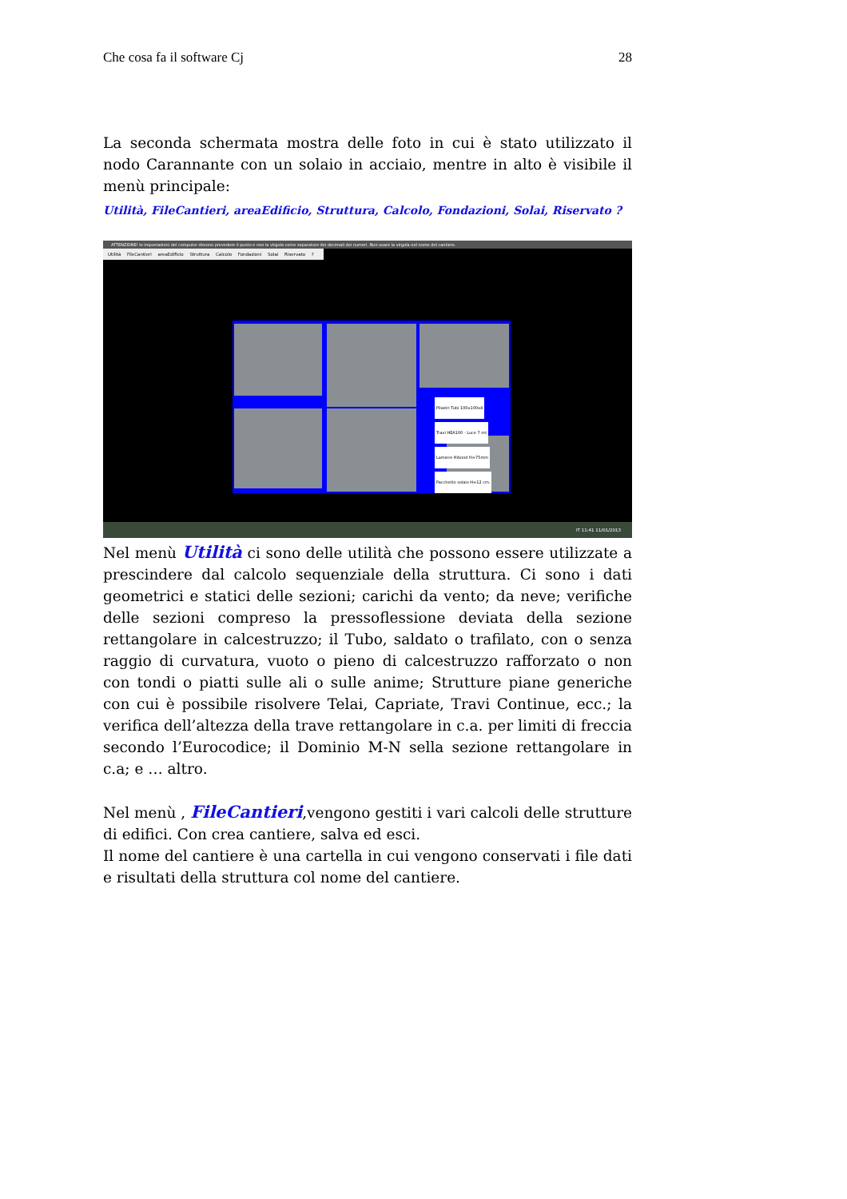Che cosa fa il software Cj 28
La seconda schermata mostra delle foto in cui è stato utilizzato il nodo Carannante con un solaio in acciaio, mentre in alto è visibile il menù principale:
Utilità, FileCantieri, areaEdificio, Struttura, Calcolo, Fondazioni, Solai, Riservato ?
ATTENZIONE! le impostazioni del computer devono prevedere il punto e non la virgola come separatore dei decimali dei numeri. Non usare la virgola nel nome del cantiere.
Utilità FileCantieri areaEdificio Struttura Calcolo Fondazioni Solai Riservato ?
Pilastri Tubi 100x100x4
Travi HEA100 - Luce 7 mt
Lamiere Hibond H=75mm
Pacchetto solaio H=12 cm.
IT 11:41 11/01/2013
Nel menù Utilità ci sono delle utilità che possono essere utilizzate a prescindere dal calcolo sequenziale della struttura. Ci sono i dati geometrici e statici delle sezioni; carichi da vento; da neve; verifiche delle sezioni compreso la pressoflessione deviata della sezione rettangolare in calcestruzzo; il Tubo, saldato o trafilato, con o senza raggio di curvatura, vuoto o pieno di calcestruzzo rafforzato o non con tondi o piatti sulle ali o sulle anime; Strutture piane generiche con cui è possibile risolvere Telai, Capriate, Travi Continue, ecc.; la verifica dell’altezza della trave rettangolare in c.a. per limiti di freccia secondo l’Eurocodice; il Dominio M-N sella sezione rettangolare in c.a; e … altro.
Nel menù , FileCantieri,vengono gestiti i vari calcoli delle strutture di edifici. Con crea cantiere, salva ed esci.
Il nome del cantiere è una cartella in cui vengono conservati i file dati e risultati della struttura col nome del cantiere.